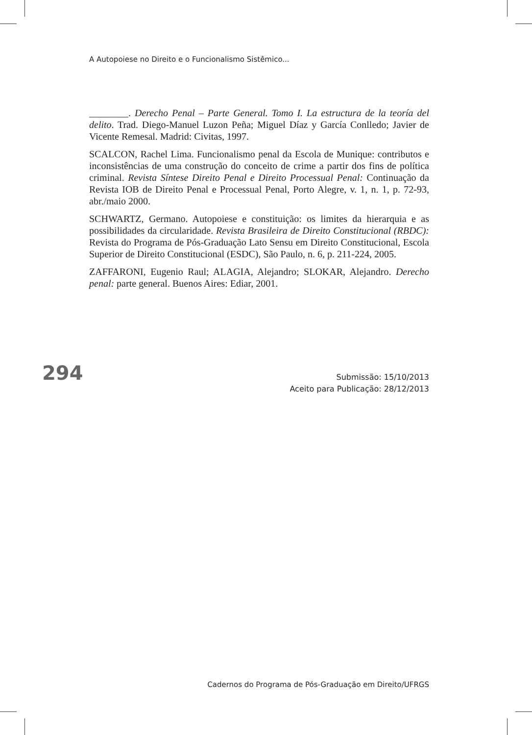A Autopoiese no Direito e o Funcionalismo Sistêmico...
________. Derecho Penal – Parte General. Tomo I. La estructura de la teoría del delito. Trad. Diego-Manuel Luzon Peña; Miguel Díaz y García Conlledo; Javier de Vicente Remesal. Madrid: Civitas, 1997.
SCALCON, Rachel Lima. Funcionalismo penal da Escola de Munique: contributos e inconsistências de uma construção do conceito de crime a partir dos fins de política criminal. Revista Síntese Direito Penal e Direito Processual Penal: Continuação da Revista IOB de Direito Penal e Processual Penal, Porto Alegre, v. 1, n. 1, p. 72-93, abr./maio 2000.
SCHWARTZ, Germano. Autopoiese e constituição: os limites da hierarquia e as possibilidades da circularidade. Revista Brasileira de Direito Constitucional (RBDC): Revista do Programa de Pós-Graduação Lato Sensu em Direito Constitucional, Escola Superior de Direito Constitucional (ESDC), São Paulo, n. 6, p. 211-224, 2005.
ZAFFARONI, Eugenio Raul; ALAGIA, Alejandro; SLOKAR, Alejandro. Derecho penal: parte general. Buenos Aires: Ediar, 2001.
294
Submissão: 15/10/2013
Aceito para Publicação: 28/12/2013
Cadernos do Programa de Pós-Graduação em Direito/UFRGS